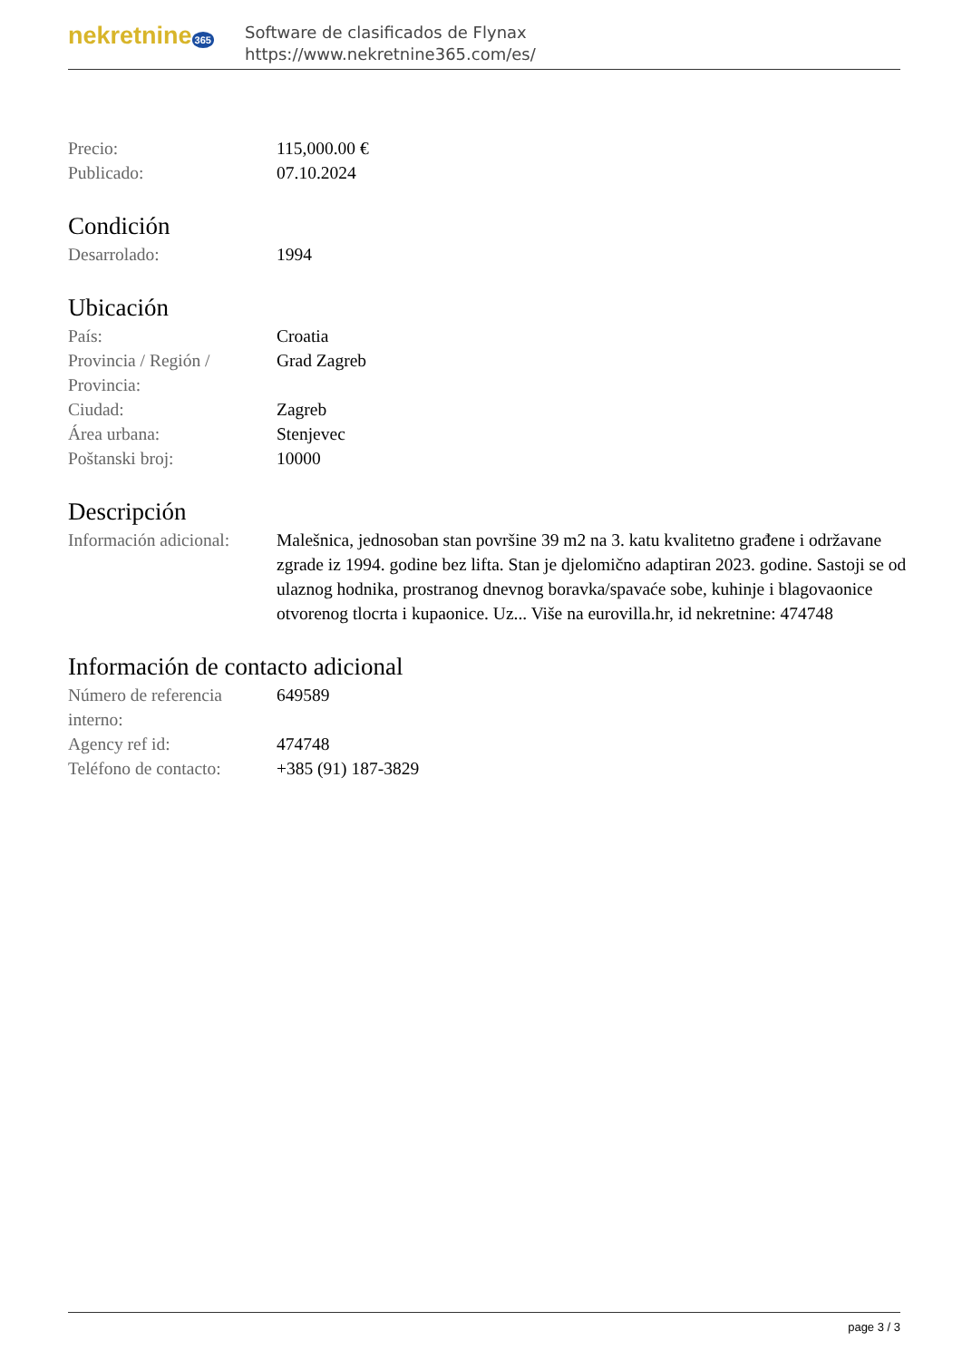nekretnine 365
Software de clasificados de Flynax
https://www.nekretnine365.com/es/
| Precio: | 115,000.00 € |
| Publicado: | 07.10.2024 |
Condición
| Desarrolado: | 1994 |
Ubicación
| País: | Croatia |
| Provincia / Región / Provincia: | Grad Zagreb |
| Ciudad: | Zagreb |
| Área urbana: | Stenjevec |
| Poštanski broj: | 10000 |
Descripción
| Información adicional: | Malešnica, jednosoban stan površine 39 m2 na 3. katu kvalitetno građene i održavane zgrade iz 1994. godine bez lifta. Stan je djelomično adaptiran 2023. godine. Sastoji se od ulaznog hodnika, prostranog dnevnog boravka/spavaće sobe, kuhinje i blagovaonice otvorenog tlocrta i kupaonice. Uz... Više na eurovilla.hr, id nekretnine: 474748 |
Información de contacto adicional
| Número de referencia interno: | 649589 |
| Agency ref id: | 474748 |
| Teléfono de contacto: | +385 (91) 187-3829 |
page 3 / 3